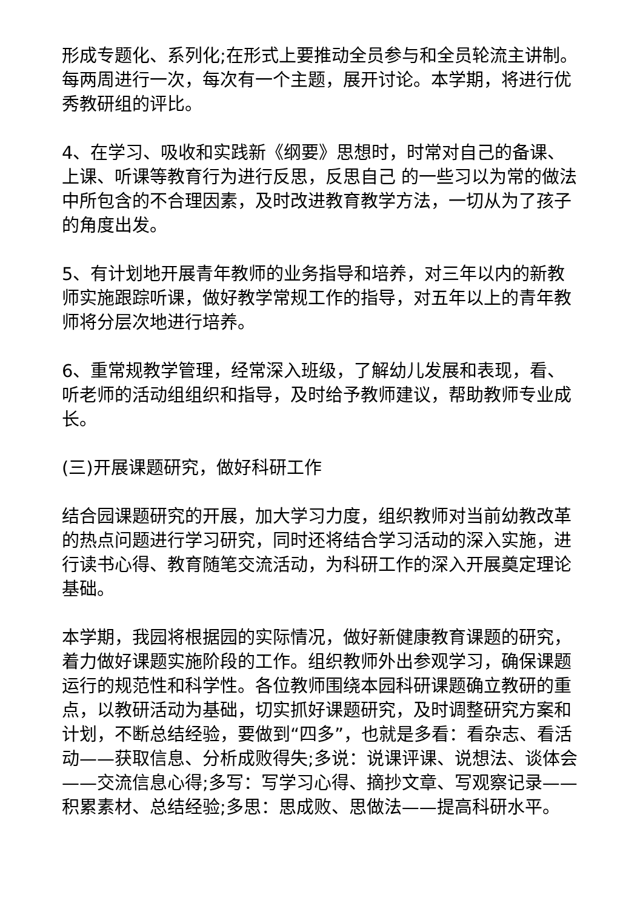形成专题化、系列化;在形式上要推动全员参与和全员轮流主讲制。每两周进行一次，每次有一个主题，展开讨论。本学期，将进行优秀教研组的评比。
4、在学习、吸收和实践新《纲要》思想时，时常对自己的备课、上课、听课等教育行为进行反思，反思自己 的一些习以为常的做法中所包含的不合理因素，及时改进教育教学方法，一切从为了孩子的角度出发。
5、有计划地开展青年教师的业务指导和培养，对三年以内的新教师实施跟踪听课，做好教学常规工作的指导，对五年以上的青年教师将分层次地进行培养。
6、重常规教学管理，经常深入班级，了解幼儿发展和表现，看、听老师的活动组组织和指导，及时给予教师建议，帮助教师专业成长。
(三)开展课题研究，做好科研工作
结合园课题研究的开展，加大学习力度，组织教师对当前幼教改革的热点问题进行学习研究，同时还将结合学习活动的深入实施，进行读书心得、教育随笔交流活动，为科研工作的深入开展奠定理论基础。
本学期，我园将根据园的实际情况，做好新健康教育课题的研究，着力做好课题实施阶段的工作。组织教师外出参观学习，确保课题运行的规范性和科学性。各位教师围绕本园科研课题确立教研的重点，以教研活动为基础，切实抓好课题研究，及时调整研究方案和计划，不断总结经验，要做到“四多”，也就是多看：看杂志、看活动——获取信息、分析成败得失;多说：说课评课、说想法、谈体会——交流信息心得;多写：写学习心得、摘抄文章、写观察记录——积累素材、总结经验;多思：思成败、思做法——提高科研水平。